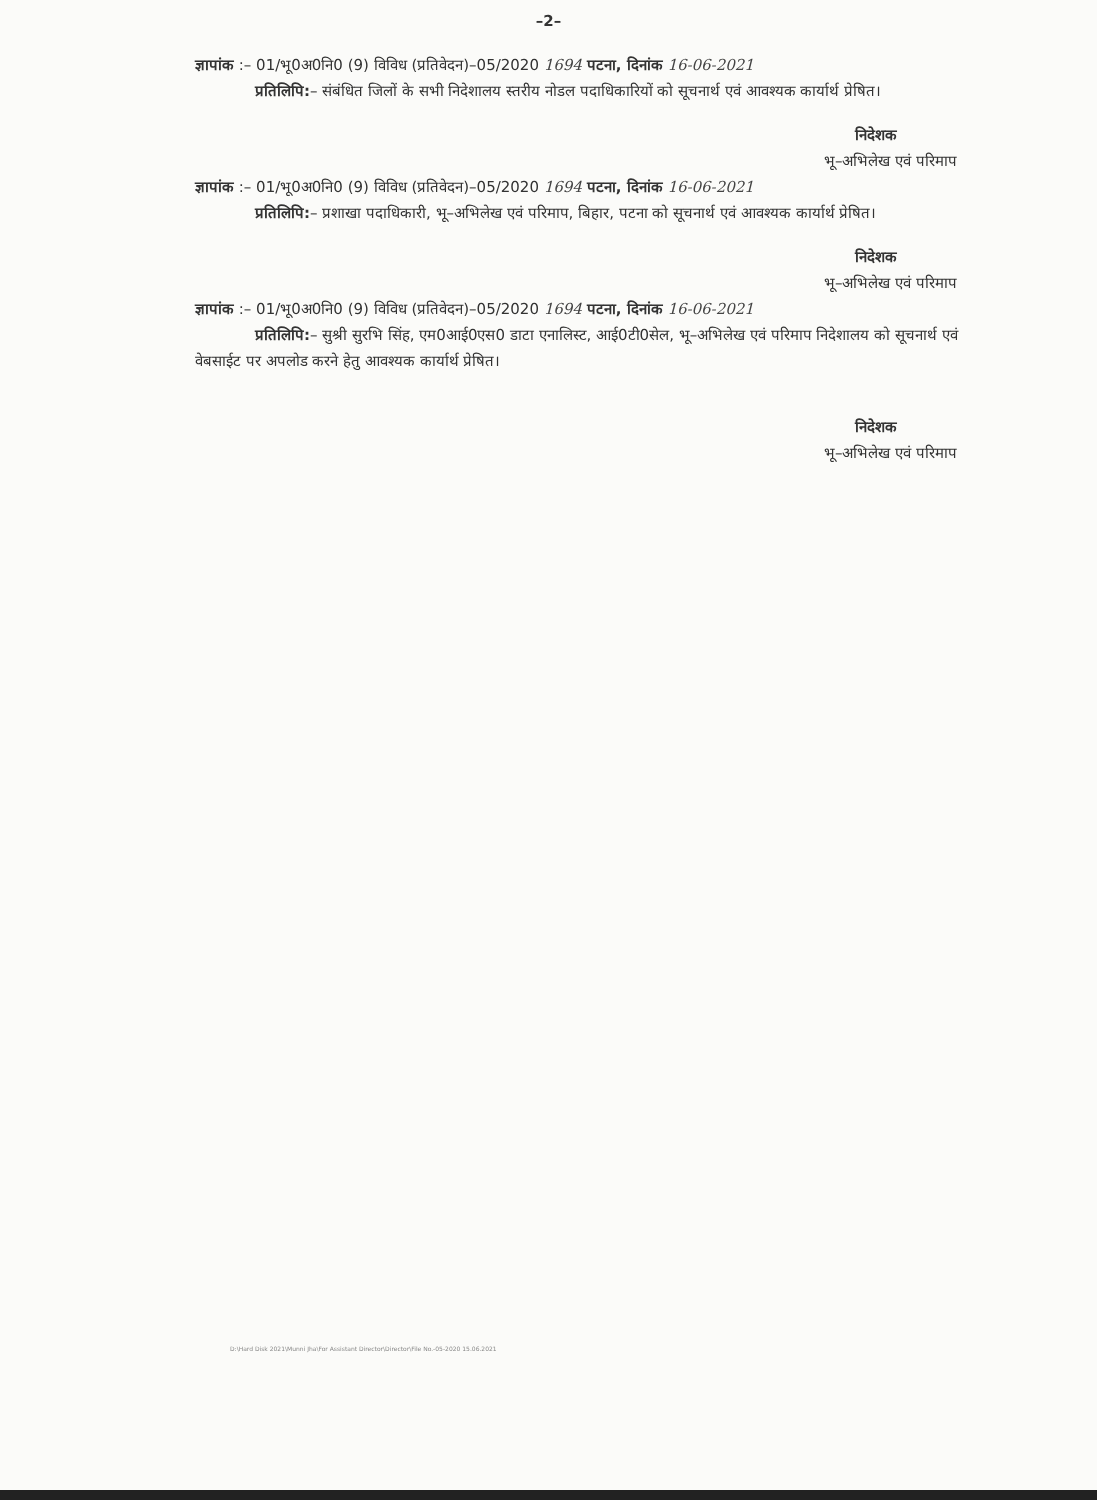–2–
ज्ञापांक :– 01/भू0अ0नि0 (9) विविध (प्रतिवेदन)–05/2020 1694 पटना, दिनांक 16-06-2021
प्रतिलिपि:– संबंधित जिलों के सभी निदेशालय स्तरीय नोडल पदाधिकारियों को सूचनार्थ एवं आवश्यक कार्यार्थ प्रेषित।
निदेशक
भू–अभिलेख एवं परिमाप
ज्ञापांक :– 01/भू0अ0नि0 (9) विविध (प्रतिवेदन)–05/2020 1694 पटना, दिनांक 16-06-2021
प्रतिलिपि:– प्रशाखा पदाधिकारी, भू–अभिलेख एवं परिमाप, बिहार, पटना को सूचनार्थ एवं आवश्यक कार्यार्थ प्रेषित।
निदेशक
भू–अभिलेख एवं परिमाप
ज्ञापांक :– 01/भू0अ0नि0 (9) विविध (प्रतिवेदन)–05/2020 1694 पटना, दिनांक 16-06-2021
प्रतिलिपि:– सुश्री सुरभि सिंह, एम0आई0एस0 डाटा एनालिस्ट, आई0टी0सेल, भू–अभिलेख एवं परिमाप निदेशालय को सूचनार्थ एवं वेबसाईट पर अपलोड करने हेतु आवश्यक कार्यार्थ प्रेषित।
निदेशक
भू–अभिलेख एवं परिमाप
D:\Hard Disk 2021\Munni Jha\For Assistant Director\Director\File No.-05-2020 15.06.2021